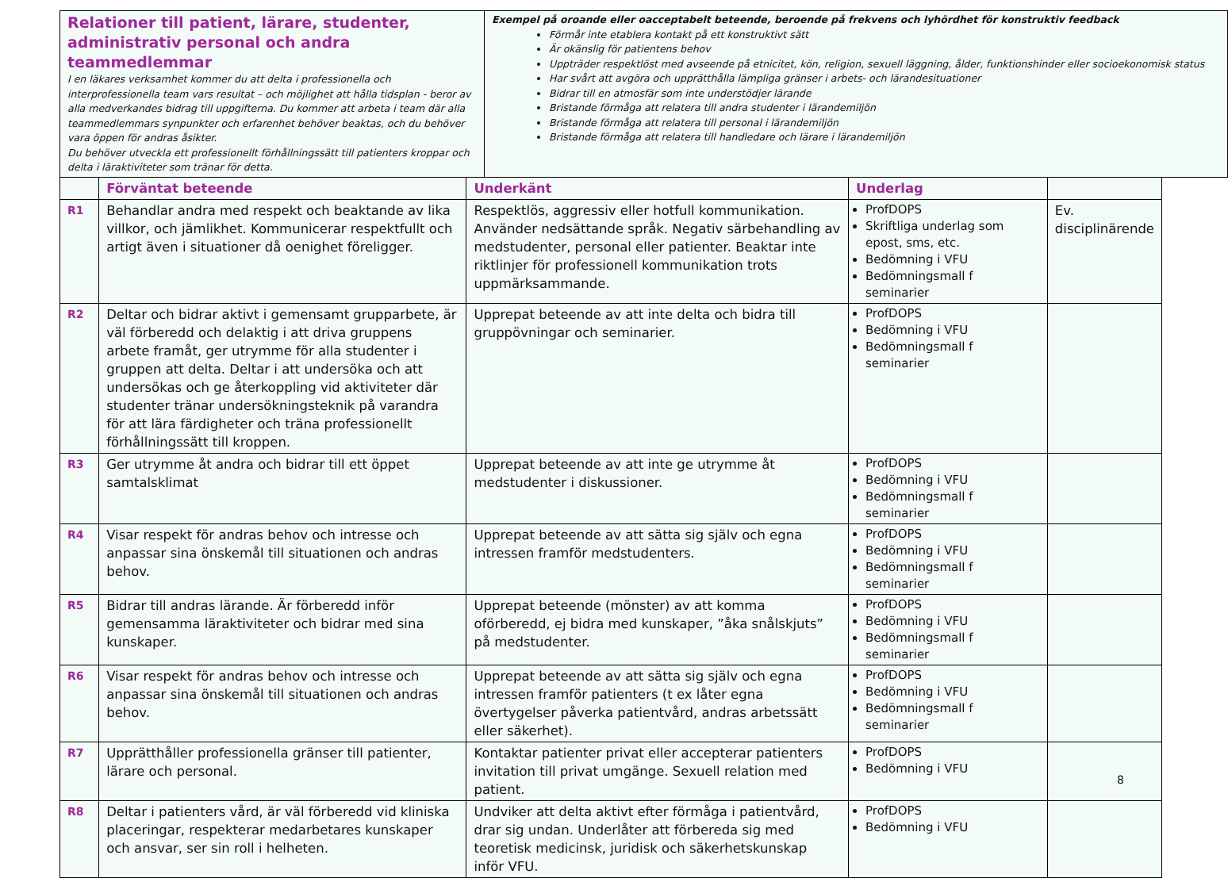| Relationer till patient, lärare, studenter, administrativ personal och andra teammedlemmar I en läkares verksamhet kommer du att delta i professionella och interprofessionella team vars resultat – och möjlighet att hålla tidsplan - beror av alla medverkandes bidrag till uppgifterna. Du kommer att arbeta i team där alla teammedlemmars synpunkter och erfarenhet behöver beaktas, och du behöver vara öppen för andras åsikter. Du behöver utveckla ett professionellt förhållningssätt till patienters kroppar och delta i läraktiviteter som tränar för detta. | Exempel på oroande eller oacceptabelt beteende, beroende på frekvens och lyhördhet för konstruktiv feedback Förmår inte etablera kontakt på ett konstruktivt sätt Är okänslig för patientens behov Uppträder respektlöst med avseende på etnicitet, kön, religion, sexuell läggning, ålder, funktionshinder eller socioekonomisk status Har svårt att avgöra och upprätthålla lämpliga gränser i arbets- och lärandesituationer Bidrar till en atmosfär som inte understödjer lärande Bristande förmåga att relatera till andra studenter i lärandemiljön Bristande förmåga att relatera till personal i lärandemiljön Bristande förmåga att relatera till handledare och lärare i lärandemiljön |
| | Förväntat beteende | Underkänt | Underlag | |
| --- | --- | --- | --- | --- |
| R1 | Behandlar andra med respekt och beaktande av lika villkor, och jämlikhet. Kommunicerar respektfullt och artigt även i situationer då oenighet föreligger. | Respektlös, aggressiv eller hotfull kommunikation. Använder nedsättande språk. Negativ särbehandling av medstudenter, personal eller patienter. Beaktar inte riktlinjer för professionell kommunikation trots uppmärksammande. | ProfDOPS Skriftliga underlag som epost, sms, etc. Bedömning i VFU Bedömningsmall f seminarier | Ev. disciplinärende |
| R2 | Deltar och bidrar aktivt i gemensamt grupparbete, är väl förberedd och delaktig i att driva gruppens arbete framåt, ger utrymme för alla studenter i gruppen att delta. Deltar i att undersöka och att undersökas och ge återkoppling vid aktiviteter där studenter tränar undersökningsteknik på varandra för att lära färdigheter och träna professionellt förhållningssätt till kroppen. | Upprepat beteende av att inte delta och bidra till gruppövningar och seminarier. | ProfDOPS Bedömning i VFU Bedömningsmall f seminarier | |
| R3 | Ger utrymme åt andra och bidrar till ett öppet samtalsklimat | Upprepat beteende av att inte ge utrymme åt medstudenter i diskussioner. | ProfDOPS Bedömning i VFU Bedömningsmall f seminarier | |
| R4 | Visar respekt för andras behov och intresse och anpassar sina önskemål till situationen och andras behov. | Upprepat beteende av att sätta sig själv och egna intressen framför medstudenters. | ProfDOPS Bedömning i VFU Bedömningsmall f seminarier | |
| R5 | Bidrar till andras lärande. Är förberedd inför gemensamma läraktiviteter och bidrar med sina kunskaper. | Upprepat beteende (mönster) av att komma oförberedd, ej bidra med kunskaper, ”åka snålskjuts” på medstudenter. | ProfDOPS Bedömning i VFU Bedömningsmall f seminarier | |
| R6 | Visar respekt för andras behov och intresse och anpassar sina önskemål till situationen och andras behov. | Upprepat beteende av att sätta sig själv och egna intressen framför patienters (t ex låter egna övertygelser påverka patientvård, andras arbetssätt eller säkerhet). | ProfDOPS Bedömning i VFU Bedömningsmall f seminarier | |
| R7 | Upprätthåller professionella gränser till patienter, lärare och personal. | Kontaktar patienter privat eller accepterar patienters invitation till privat umgänge. Sexuell relation med patient. | ProfDOPS Bedömning i VFU | |
| R8 | Deltar i patienters vård, är väl förberedd vid kliniska placeringar, respekterar medarbetares kunskaper och ansvar, ser sin roll i helheten. | Undviker att delta aktivt efter förmåga i patientvård, drar sig undan. Underlåter att förbereda sig med teoretisk medicinsk, juridisk och säkerhetskunskap inför VFU. | ProfDOPS Bedömning i VFU | |
8